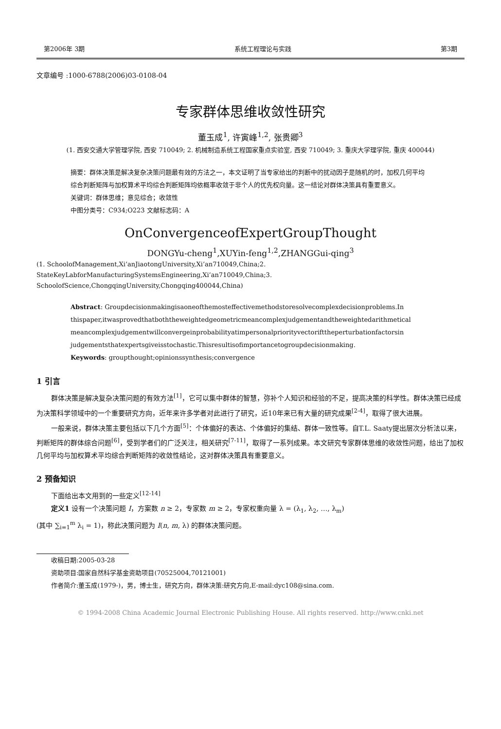第2006年 3期 系统工程理论与实践 第3期
文章编号 :1000-6788(2006)03-0108-04
专家群体思维收敛性研究
董玉成<sup>1</sup>, 许寅峰<sup>1,2</sup>, 张贵卿<sup>3</sup>
(1. 西安交通大学管理学院, 西安 710049; 2. 机械制造系统工程国家重点实验室, 西安 710049; 3. 重庆大学理学院, 重庆 400044)
摘要：群体决策是解决复杂决策问题最有效的方法之一，本文证明了当专家给出的判断中的扰动因子是随机的时，加权几何平均综合判断矩阵与加权算术平均综合判断矩阵均依概率收敛于非个人的优先权向量。这一结论对群体决策具有重要意义。
关键词：群体思维；意见综合；收敛性
中图分类号：C934;O223 文献标志码：A
OnConvergenceofExpertGroupThought
DONGYu-cheng<sup>1</sup>,XUYin-feng<sup>1,2</sup>,ZHANGGui-qing<sup>3</sup>
(1. SchoolofManagement,Xi’anJiaotongUniversity,Xi’an710049,China;2. StateKeyLabforManufacturingSystemsEngineering,Xi’an710049,China;3. SchoolofScience,ChongqingUniversity,Chongqing400044,China)
Abstract: Groupdecisionmakingisaoneofthemosteffectivemethodstoresolvecomplexdecisionproblems.In thispaper,itwasprovedthatboththeweightedgeometricmeancomplexjudgementandtheweightedarithmetical meancomplexjudgementwillconvergeinprobabilityatimpersonalpriorityvectorifttheperturbationfactorsin judgementsthatexpertsgiveisstochastic.Thisresultisofimportancetogroupdecisionmaking.
Keywords: groupthought;opinionssynthesis;convergence
1 引言
群体决策是解决复杂决策问题的有效方法<sup>[1]</sup>，它可以集中群体的智慧，弥补个人知识和经验的不足，提高决策的科学性。群体决策已经成为决策科学领域中的一个重要研究方向，近年来许多学者对此进行了研究，近10年来已有大量的研究成果<sup>[2-4]</sup>，取得了很大进展。
一般来说，群体决策主要包括以下几个方面<sup>[5]</sup>：个体偏好的表达、个体偏好的集结、群体一致性等。自T.L. Saaty提出层次分析法以来，判断矩阵的群体综合问题<sup>[6]</sup>，受到学者们的广泛关注，相关研究<sup>[7-11]</sup>，取得了一系列成果。本文研究专家群体思维的收敛性问题，给出了加权几何平均与加权算术平均综合判断矩阵的收敛性结论，这对群体决策具有重要意义。
2 预备知识
下面给出本文用到的一些定义<sup>[12-14]</sup>
定义1 设有一个决策问题 I，方案数 n ≥ 2，专家数 m ≥ 2，专家权重向量 λ = (λ<sub>1</sub>, λ<sub>2</sub>, …, λ<sub>m</sub>)
(其中 ∑<sub>i=1</sub><sup>m</sup> λ<sub>i</sub> = 1)，称此决策问题为 I(n, m, λ) 的群体决策问题。
收稿日期:2005-03-28
资助项目:国家自然科学基金资助项目(70525004,70121001)
作者简介:董玉成(1979-)，男，博士生，研究方向，群体决策:研究方向,E-mail:dyc108@sina.com.
© 1994-2008 China Academic Journal Electronic Publishing House. All rights reserved. http://www.cnki.net